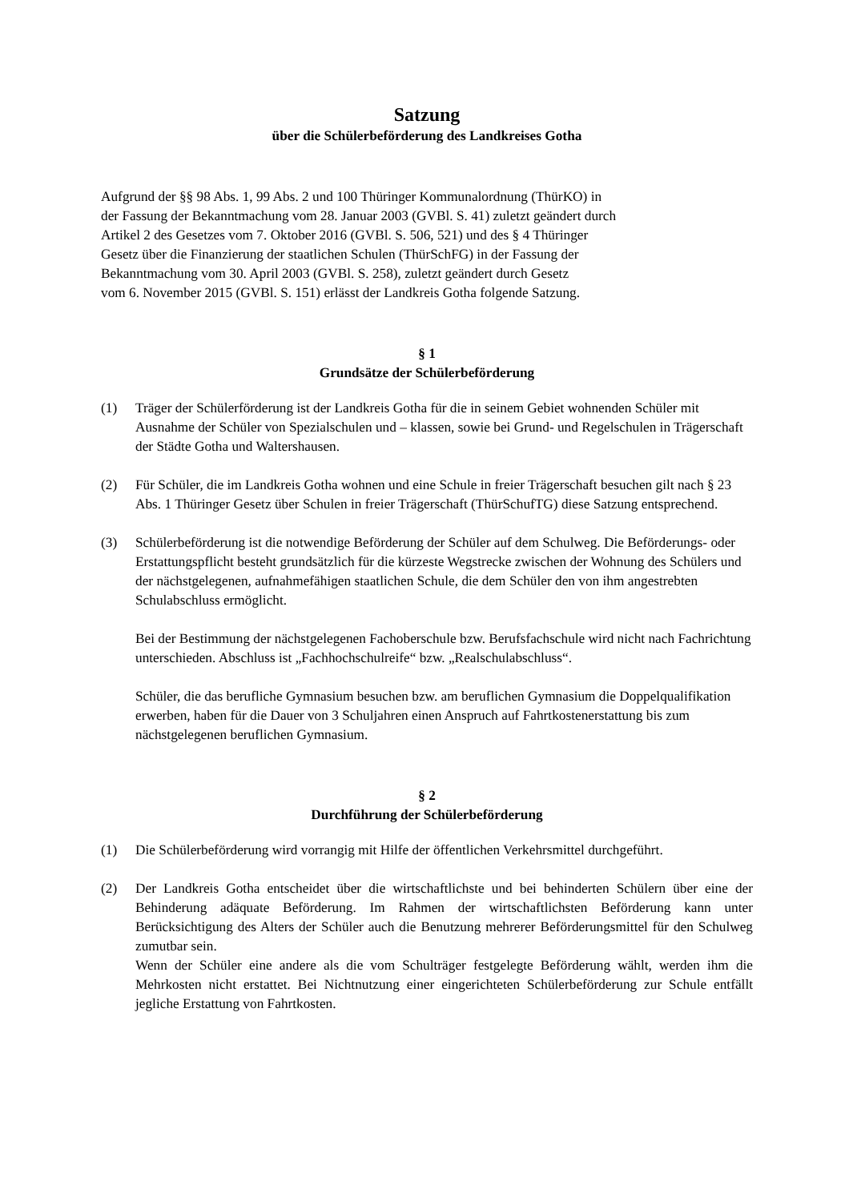Satzung
über die Schülerbeförderung des Landkreises Gotha
Aufgrund der §§ 98 Abs. 1, 99 Abs. 2 und 100 Thüringer Kommunalordnung (ThürKO) in
der Fassung der Bekanntmachung vom 28. Januar 2003 (GVBl. S. 41) zuletzt geändert durch
Artikel 2 des Gesetzes vom 7. Oktober 2016 (GVBl. S. 506, 521) und des § 4 Thüringer
Gesetz über die Finanzierung der staatlichen Schulen (ThürSchFG) in der Fassung der
Bekanntmachung vom 30. April 2003 (GVBl. S. 258), zuletzt geändert durch Gesetz
vom 6. November 2015 (GVBl. S. 151) erlässt der Landkreis Gotha folgende Satzung.
§ 1
Grundsätze der Schülerbeförderung
(1) Träger der Schülerförderung ist der Landkreis Gotha für die in seinem Gebiet wohnenden Schüler mit Ausnahme der Schüler von Spezialschulen und – klassen, sowie bei Grund- und Regelschulen in Trägerschaft der Städte Gotha und Waltershausen.
(2) Für Schüler, die im Landkreis Gotha wohnen und eine Schule in freier Trägerschaft besuchen gilt nach § 23 Abs. 1 Thüringer Gesetz über Schulen in freier Trägerschaft (ThürSchufTG) diese Satzung entsprechend.
(3) Schülerbeförderung ist die notwendige Beförderung der Schüler auf dem Schulweg. Die Beförderungs- oder Erstattungspflicht besteht grundsätzlich für die kürzeste Wegstrecke zwischen der Wohnung des Schülers und der nächstgelegenen, aufnahmefähigen staatlichen Schule, die dem Schüler den von ihm angestrebten Schulabschluss ermöglicht.
Bei der Bestimmung der nächstgelegenen Fachoberschule bzw. Berufsfachschule wird nicht nach Fachrichtung unterschieden. Abschluss ist „Fachhochschulreife“ bzw. „Realschulabschluss“.
Schüler, die das berufliche Gymnasium besuchen bzw. am beruflichen Gymnasium die Doppelqualifikation erwerben, haben für die Dauer von 3 Schuljahren einen Anspruch auf Fahrtkostenerstattung bis zum nächstgelegenen beruflichen Gymnasium.
§ 2
Durchführung der Schülerbeförderung
(1) Die Schülerbeförderung wird vorrangig mit Hilfe der öffentlichen Verkehrsmittel durchgeführt.
(2) Der Landkreis Gotha entscheidet über die wirtschaftlichste und bei behinderten Schülern über eine der Behinderung adäquate Beförderung. Im Rahmen der wirtschaftlichsten Beförderung kann unter Berücksichtigung des Alters der Schüler auch die Benutzung mehrerer Beförderungsmittel für den Schulweg zumutbar sein.
Wenn der Schüler eine andere als die vom Schulträger festgelegte Beförderung wählt, werden ihm die Mehrkosten nicht erstattet. Bei Nichtnutzung einer eingerichteten Schülerbeförderung zur Schule entfällt jegliche Erstattung von Fahrtkosten.